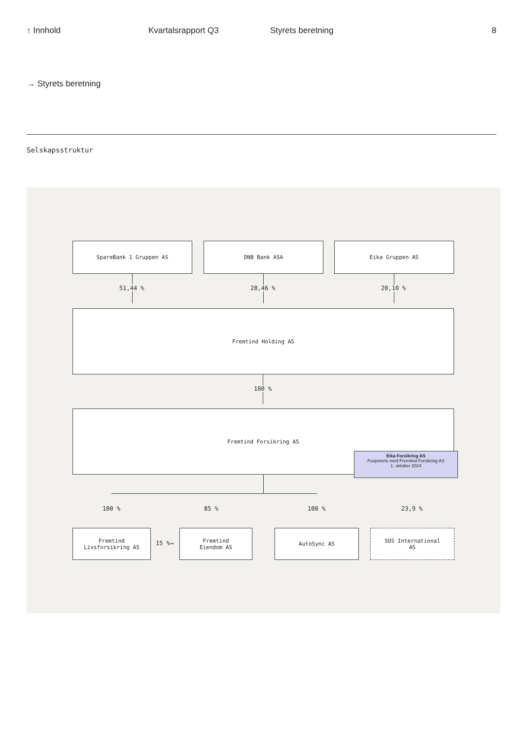↑ Innhold Kvartalsrapport Q3 Styrets beretning 8
→ Styrets beretning
Selskapsstruktur
SpareBank 1 Gruppen AS DNB Bank ASA Eika Gruppen AS
51,44 % 28,46 % 20,10 %
Fremtind Holding AS
100 %
Fremtind Forsikring AS
Eika Forsikring AS
Fusjonerte med Fremtind Forsikring AS
1. oktober 2024
100 % 85 % 100 % 23,9 %
Fremtind
Livsforsikring AS
15 %→
Fremtind
Eiendom AS
AutoSync AS
SOS International
AS